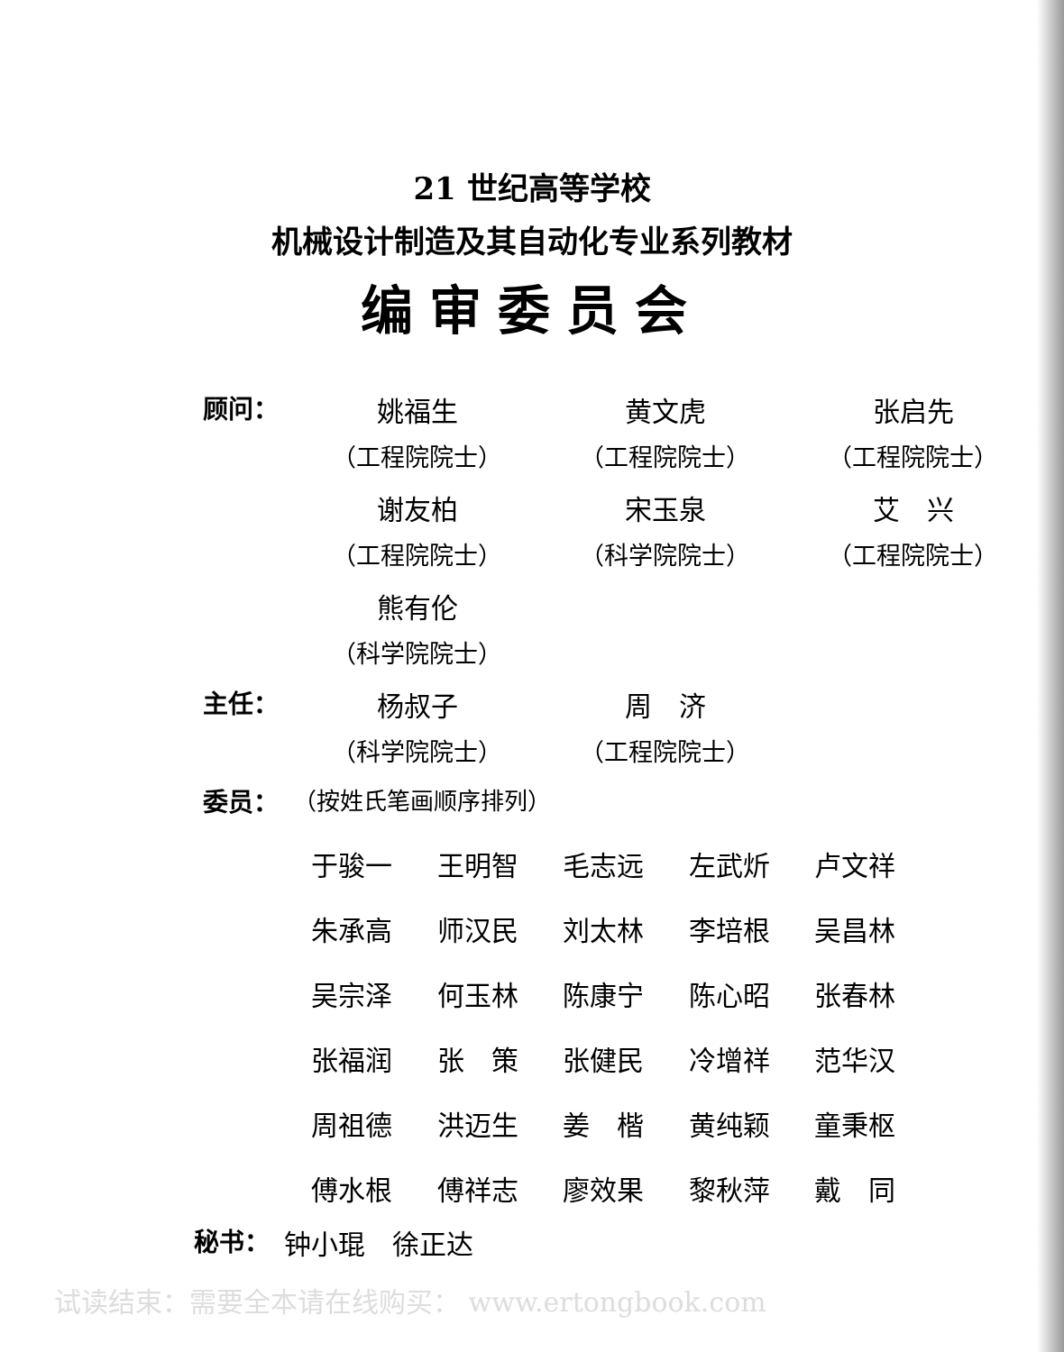21 世纪高等学校
机械设计制造及其自动化专业系列教材
编审委员会
顾问： 姚福生
（工程院院士）
黄文虎
（工程院院士）
张启先
（工程院院士）
谢友柏
（工程院院士）
宋玉泉
（科学院院士）
艾　兴
（工程院院士）
熊有伦
（科学院院士）
主任： 杨叔子
（科学院院士）
周　济
（工程院院士）
委员： （按姓氏笔画顺序排列）
于骏一 王明智 毛志远 左武炘 卢文祥
朱承高 师汉民 刘太林 李培根 吴昌林
吴宗泽 何玉林 陈康宁 陈心昭 张春林
张福润 张　策 张健民 冷增祥 范华汉
周祖德 洪迈生 姜　楷 黄纯颖 童秉枢
傅水根 傅祥志 廖效果 黎秋萍 戴　同
秘书： 钟小琨　徐正达
试读结束：需要全本请在线购买： www.ertongbook.com